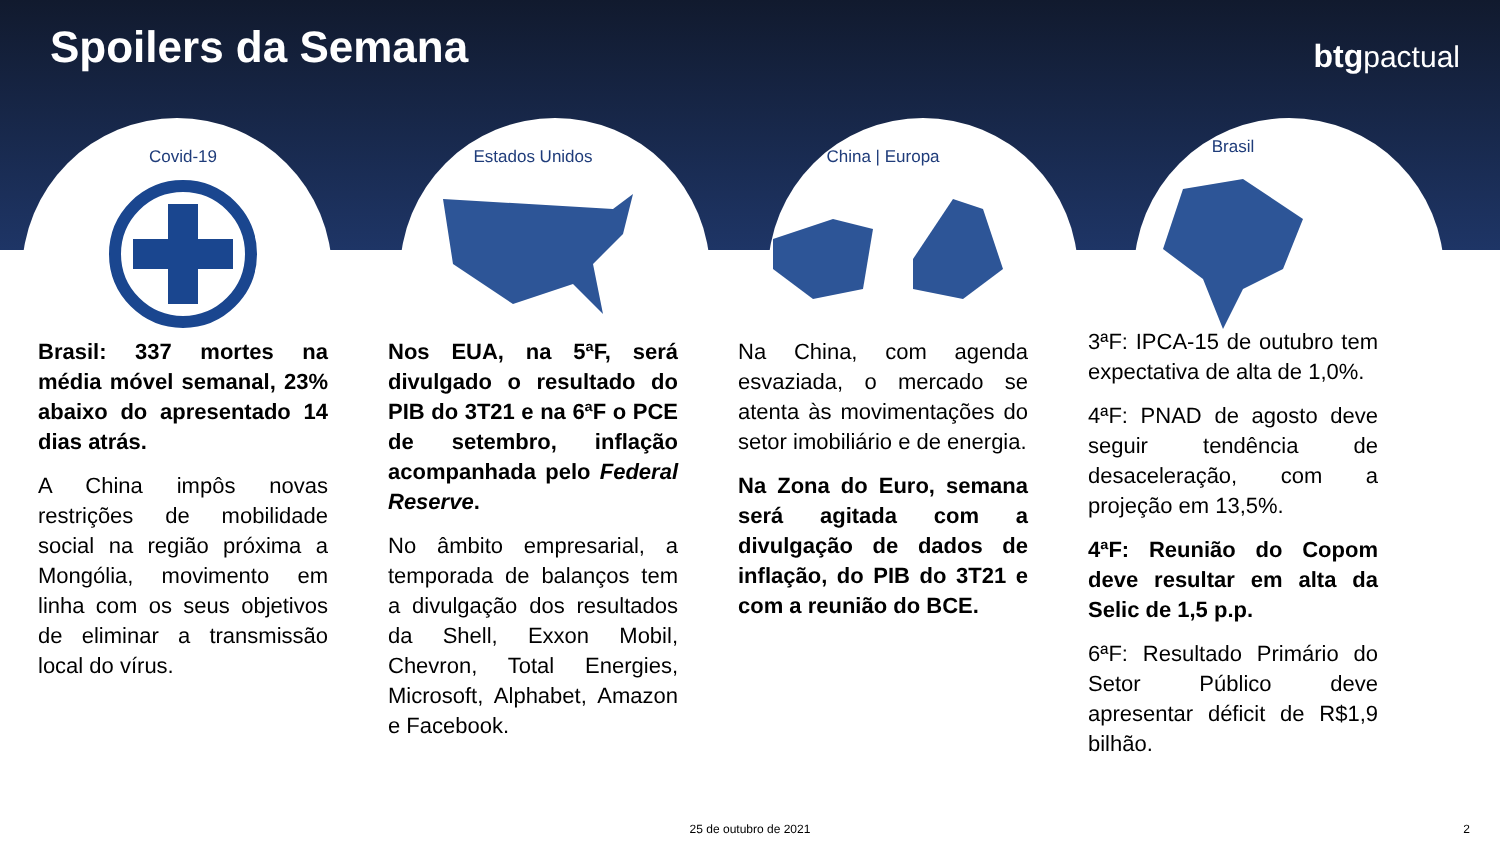Spoilers da Semana
btgpactual
Covid-19
Brasil: 337 mortes na média móvel semanal, 23% abaixo do apresentado 14 dias atrás.
A China impôs novas restrições de mobilidade social na região próxima a Mongólia, movimento em linha com os seus objetivos de eliminar a transmissão local do vírus.
Estados Unidos
Nos EUA, na 5ªF, será divulgado o resultado do PIB do 3T21 e na 6ªF o PCE de setembro, inflação acompanhada pelo Federal Reserve.
No âmbito empresarial, a temporada de balanços tem a divulgação dos resultados da Shell, Exxon Mobil, Chevron, Total Energies, Microsoft, Alphabet, Amazon e Facebook.
China | Europa
Na China, com agenda esvaziada, o mercado se atenta às movimentações do setor imobiliário e de energia.
Na Zona do Euro, semana será agitada com a divulgação de dados de inflação, do PIB do 3T21 e com a reunião do BCE.
Brasil
3ªF: IPCA-15 de outubro tem expectativa de alta de 1,0%.
4ªF: PNAD de agosto deve seguir tendência de desaceleração, com a projeção em 13,5%.
4ªF: Reunião do Copom deve resultar em alta da Selic de 1,5 p.p.
6ªF: Resultado Primário do Setor Público deve apresentar déficit de R$1,9 bilhão.
25 de outubro de 2021 2